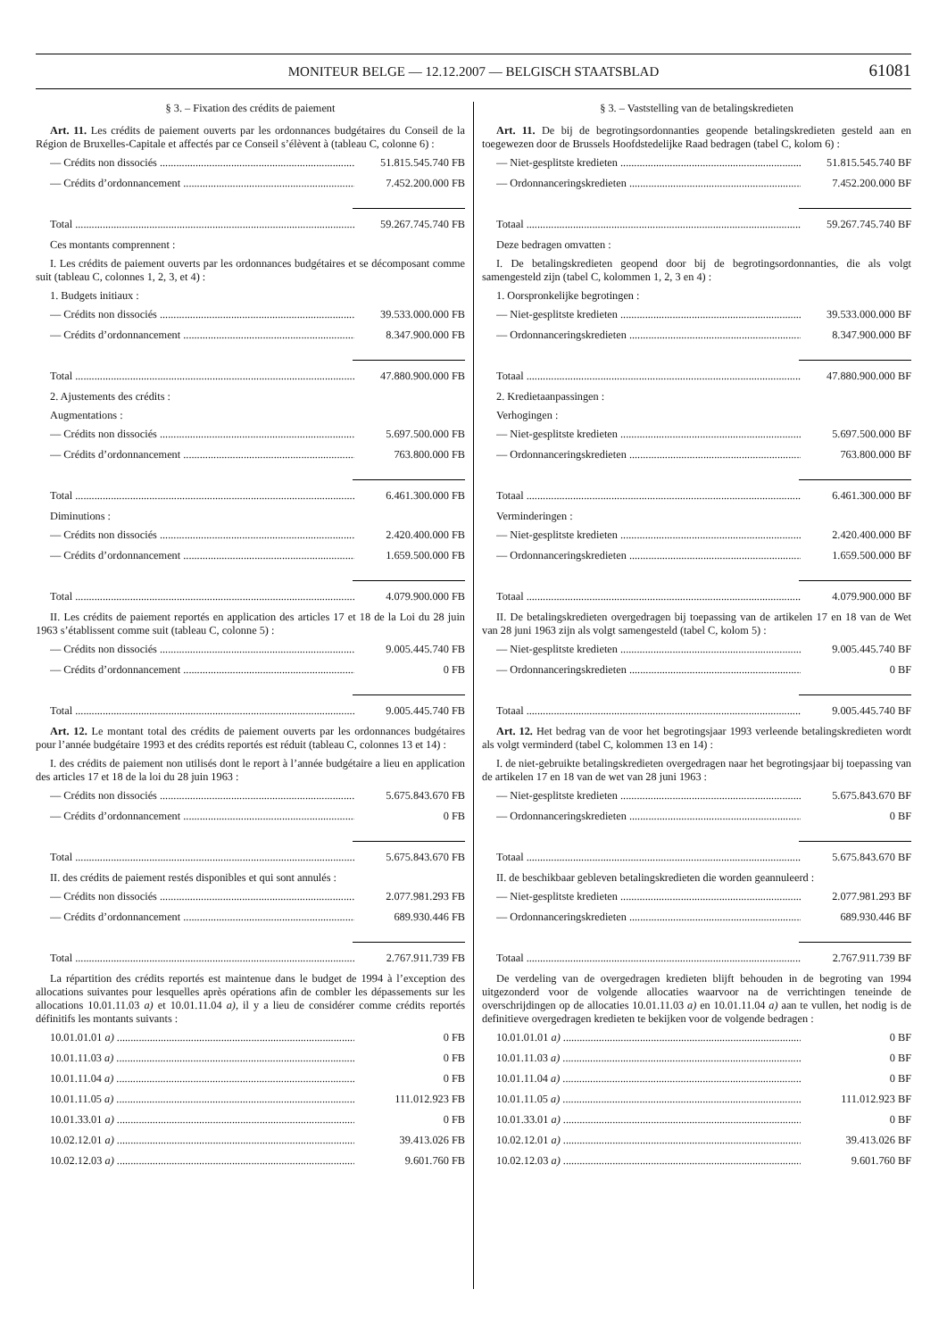MONITEUR BELGE — 12.12.2007 — BELGISCH STAATSBLAD
61081
§ 3. – Fixation des crédits de paiement
Art. 11. Les crédits de paiement ouverts par les ordonnances budgétaires du Conseil de la Région de Bruxelles-Capitale et affectés par ce Conseil s’élèvent à (tableau C, colonne 6) :
— Crédits non dissociés 51.815.545.740 FB
— Crédits d’ordonnancement 7.452.200.000 FB
Total 59.267.745.740 FB
Ces montants comprennent :
I. Les crédits de paiement ouverts par les ordonnances budgétaires et se décomposant comme suit (tableau C, colonnes 1, 2, 3, et 4) :
1. Budgets initiaux :
— Crédits non dissociés 39.533.000.000 FB
— Crédits d’ordonnancement 8.347.900.000 FB
Total 47.880.900.000 FB
2. Ajustements des crédits :
Augmentations :
— Crédits non dissociés 5.697.500.000 FB
— Crédits d’ordonnancement 763.800.000 FB
Total 6.461.300.000 FB
Diminutions :
— Crédits non dissociés 2.420.400.000 FB
— Crédits d’ordonnancement 1.659.500.000 FB
Total 4.079.900.000 FB
II. Les crédits de paiement reportés en application des articles 17 et 18 de la Loi du 28 juin 1963 s’établissent comme suit (tableau C, colonne 5) :
— Crédits non dissociés 9.005.445.740 FB
— Crédits d’ordonnancement 0 FB
Total 9.005.445.740 FB
Art. 12. Le montant total des crédits de paiement ouverts par les ordonnances budgétaires pour l’année budgétaire 1993 et des crédits reportés est réduit (tableau C, colonnes 13 et 14) :
I. des crédits de paiement non utilisés dont le report à l’année budgétaire a lieu en application des articles 17 et 18 de la loi du 28 juin 1963 :
— Crédits non dissociés 5.675.843.670 FB
— Crédits d’ordonnancement 0 FB
Total 5.675.843.670 FB
II. des crédits de paiement restés disponibles et qui sont annulés :
— Crédits non dissociés 2.077.981.293 FB
— Crédits d’ordonnancement 689.930.446 FB
Total 2.767.911.739 FB
La répartition des crédits reportés est maintenue dans le budget de 1994 à l’exception des allocations suivantes pour lesquelles après opérations afin de combler les dépassements sur les allocations 10.01.11.03 a) et 10.01.11.04 a), il y a lieu de considérer comme crédits reportés définitifs les montants suivants :
10.01.01.01 a) 0 FB
10.01.11.03 a) 0 FB
10.01.11.04 a) 0 FB
10.01.11.05 a) 111.012.923 FB
10.01.33.01 a) 0 FB
10.02.12.01 a) 39.413.026 FB
10.02.12.03 a) 9.601.760 FB
§ 3. – Vaststelling van de betalingskredieten
Art. 11. De bij de begrotingsordonnanties geopende betalingskredieten gesteld aan en toegewezen door de Brussels Hoofdstedelijke Raad bedragen (tabel C, kolom 6) :
— Niet-gesplitste kredieten 51.815.545.740 BF
— Ordonnanceringskredieten 7.452.200.000 BF
Totaal 59.267.745.740 BF
Deze bedragen omvatten :
I. De betalingskredieten geopend door bij de begrotingsordonnanties, die als volgt samengesteld zijn (tabel C, kolommen 1, 2, 3 en 4) :
1. Oorspronkelijke begrotingen :
— Niet-gesplitste kredieten 39.533.000.000 BF
— Ordonnanceringskredieten 8.347.900.000 BF
Totaal 47.880.900.000 BF
2. Kredietaanpassingen :
Verhogingen :
— Niet-gesplitste kredieten 5.697.500.000 BF
— Ordonnanceringskredieten 763.800.000 BF
Totaal 6.461.300.000 BF
Verminderingen :
— Niet-gesplitste kredieten 2.420.400.000 BF
— Ordonnanceringskredieten 1.659.500.000 BF
Totaal 4.079.900.000 BF
II. De betalingskredieten overgedragen bij toepassing van de artikelen 17 en 18 van de Wet van 28 juni 1963 zijn als volgt samengesteld (tabel C, kolom 5) :
— Niet-gesplitste kredieten 9.005.445.740 BF
— Ordonnanceringskredieten 0 BF
Totaal 9.005.445.740 BF
Art. 12. Het bedrag van de voor het begrotingsjaar 1993 verleende betalingskredieten wordt als volgt verminderd (tabel C, kolommen 13 en 14) :
I. de niet-gebruikte betalingskredieten overgedragen naar het begrotingsjaar bij toepassing van de artikelen 17 en 18 van de wet van 28 juni 1963 :
— Niet-gesplitste kredieten 5.675.843.670 BF
— Ordonnanceringskredieten 0 BF
Totaal 5.675.843.670 BF
II. de beschikbaar gebleven betalingskredieten die worden geannuleerd :
— Niet-gesplitste kredieten 2.077.981.293 BF
— Ordonnanceringskredieten 689.930.446 BF
Totaal 2.767.911.739 BF
De verdeling van de overgedragen kredieten blijft behouden in de begroting van 1994 uitgezonderd voor de volgende allocaties waarvoor na de verrichtingen teneinde de overschrijdingen op de allocaties 10.01.11.03 a) en 10.01.11.04 a) aan te vullen, het nodig is de definitieve overgedragen kredieten te bekijken voor de volgende bedragen :
10.01.01.01 a) 0 BF
10.01.11.03 a) 0 BF
10.01.11.04 a) 0 BF
10.01.11.05 a) 111.012.923 BF
10.01.33.01 a) 0 BF
10.02.12.01 a) 39.413.026 BF
10.02.12.03 a) 9.601.760 BF